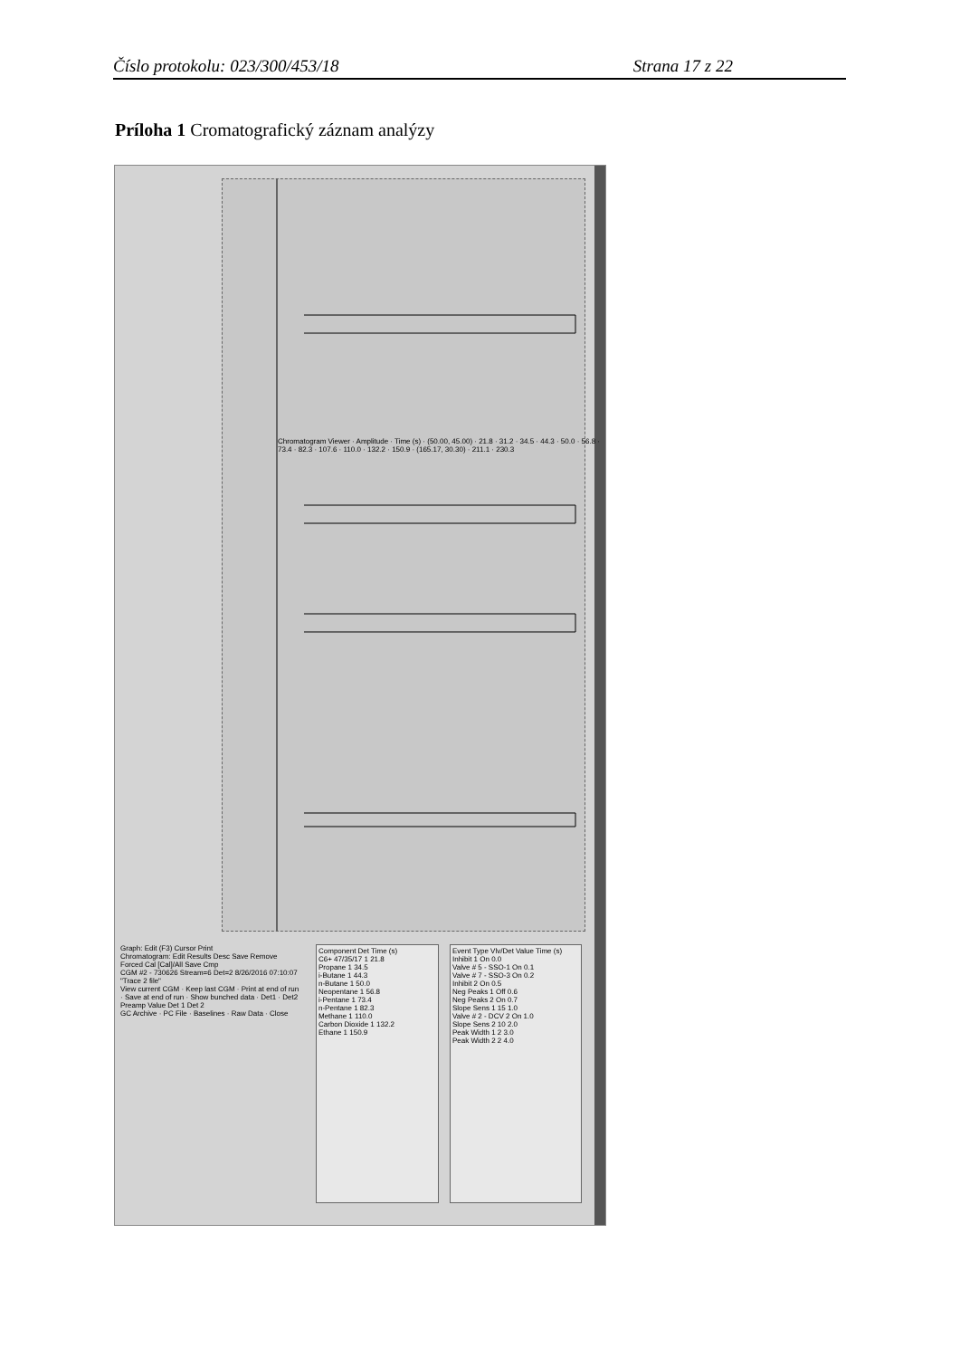Číslo protokolu: 023/300/453/18 Strana 17 z 22
Príloha 1 Cromatografický záznam analýzy
Chromatogram Viewer · Amplitude · Time (s) · (50.00, 45.00) · 21.8 · 31.2 · 34.5 · 44.3 · 50.0 · 56.8 · 73.4 · 82.3 · 107.6 · 110.0 · 132.2 · 150.9 · (165.17, 30.30) · 211.1 · 230.3
Event Type Vlv/Det Value Time (s)
Inhibit 1 On 0.0
Valve # 5 - SSO-1 On 0.1
Valve # 7 - SSO-3 On 0.2
Inhibit 2 On 0.5
Neg Peaks 1 Off 0.6
Neg Peaks 2 On 0.7
Slope Sens 1 15 1.0
Valve # 2 - DCV 2 On 1.0
Slope Sens 2 10 2.0
Peak Width 1 2 3.0
Peak Width 2 2 4.0
Component Det Time (s)
C6+ 47/35/17 1 21.8
Propane 1 34.5
i-Butane 1 44.3
n-Butane 1 50.0
Neopentane 1 56.8
i-Pentane 1 73.4
n-Pentane 1 82.3
Methane 1 110.0
Carbon Dioxide 1 132.2
Ethane 1 150.9
Graph: Edit (F3) Cursor Print
Chromatogram: Edit Results Desc Save Remove Forced Cal [Cal]/All Save Cmp
CGM #2 - 730626 Stream=6 Det=2 8/26/2016 07:10:07 "Trace 2 file"
View current CGM · Keep last CGM · Print at end of run · Save at end of run · Show bunched data · Det1 · Det2
Preamp Value Det 1 Det 2
GC Archive · PC File · Baselines · Raw Data · Close